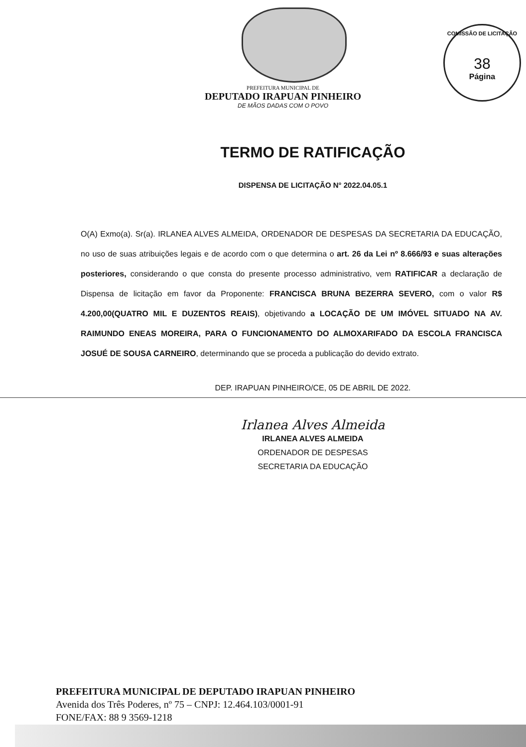COMISSÃO DE LICITAÇÃO
38
Página
PREFEITURA MUNICIPAL DE
DEPUTADO IRAPUAN PINHEIRO
DE MÃOS DADAS COM O POVO
TERMO DE RATIFICAÇÃO
DISPENSA DE LICITAÇÃO N° 2022.04.05.1
O(A) Exmo(a). Sr(a). IRLANEA ALVES ALMEIDA, ORDENADOR DE DESPESAS DA SECRETARIA DA EDUCAÇÃO, no uso de suas atribuições legais e de acordo com o que determina o art. 26 da Lei nº 8.666/93 e suas alterações posteriores, considerando o que consta do presente processo administrativo, vem RATIFICAR a declaração de Dispensa de licitação em favor da Proponente: FRANCISCA BRUNA BEZERRA SEVERO, com o valor R$ 4.200,00(QUATRO MIL E DUZENTOS REAIS), objetivando a LOCAÇÃO DE UM IMÓVEL SITUADO NA AV. RAIMUNDO ENEAS MOREIRA, PARA O FUNCIONAMENTO DO ALMOXARIFADO DA ESCOLA FRANCISCA JOSUÉ DE SOUSA CARNEIRO, determinando que se proceda a publicação do devido extrato.
DEP. IRAPUAN PINHEIRO/CE, 05 DE ABRIL DE 2022.
Irlanea Alves Almeida
IRLANEA ALVES ALMEIDA
ORDENADOR DE DESPESAS
SECRETARIA DA EDUCAÇÃO
PREFEITURA MUNICIPAL DE DEPUTADO IRAPUAN PINHEIRO
Avenida dos Três Poderes, nº 75 – CNPJ: 12.464.103/0001-91
FONE/FAX: 88 9 3569-1218